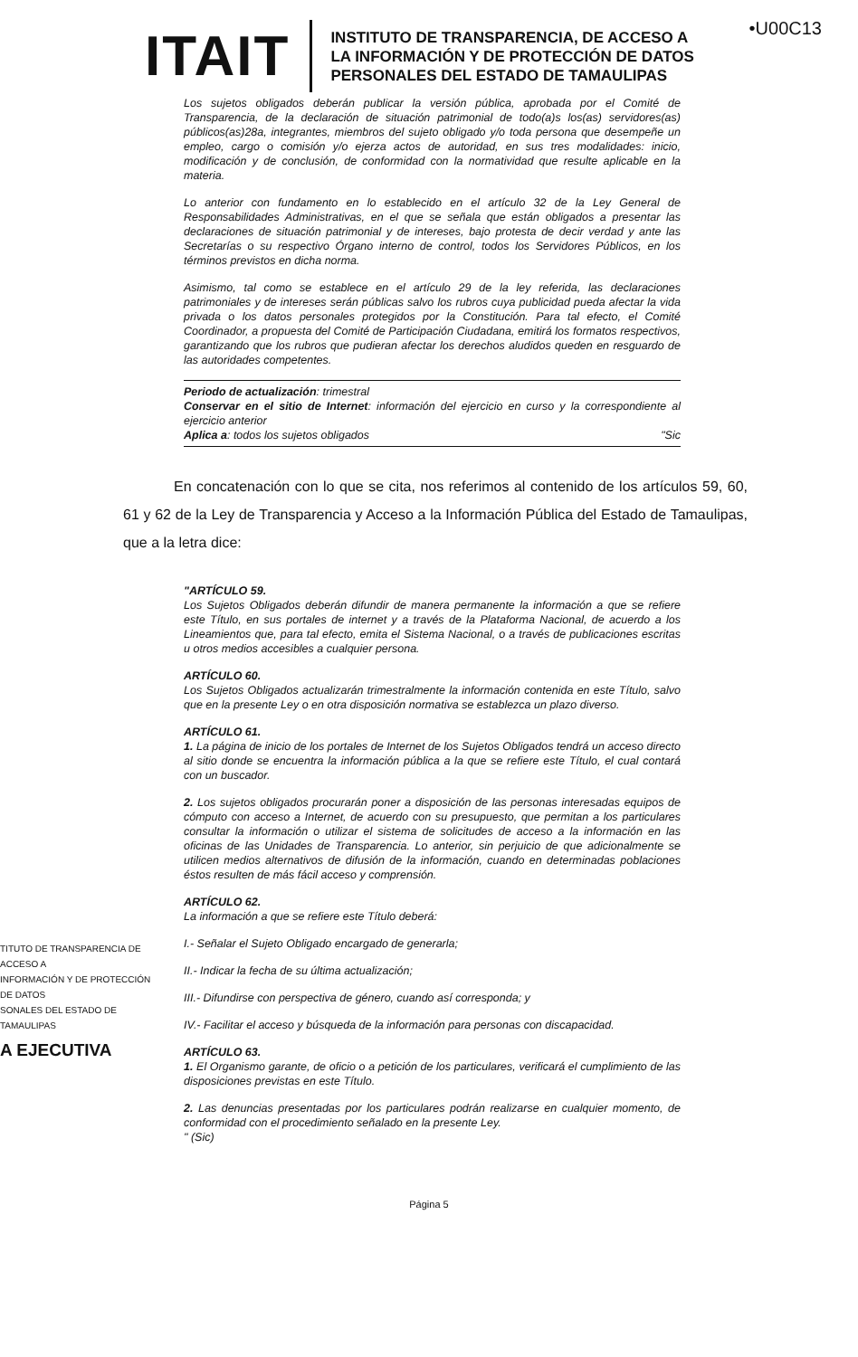•U00C13
ITAIT
INSTITUTO DE TRANSPARENCIA, DE ACCESO A
LA INFORMACIÓN Y DE PROTECCIÓN DE DATOS
PERSONALES DEL ESTADO DE TAMAULIPAS
Los sujetos obligados deberán publicar la versión pública, aprobada por el Comité de Transparencia, de la declaración de situación patrimonial de todo(a)s los(as) servidores(as) públicos(as)28a, integrantes, miembros del sujeto obligado y/o toda persona que desempeñe un empleo, cargo o comisión y/o ejerza actos de autoridad, en sus tres modalidades: inicio, modificación y de conclusión, de conformidad con la normatividad que resulte aplicable en la materia.
Lo anterior con fundamento en lo establecido en el artículo 32 de la Ley General de Responsabilidades Administrativas, en el que se señala que están obligados a presentar las declaraciones de situación patrimonial y de intereses, bajo protesta de decir verdad y ante las Secretarías o su respectivo Órgano interno de control, todos los Servidores Públicos, en los términos previstos en dicha norma.
Asimismo, tal como se establece en el artículo 29 de la ley referida, las declaraciones patrimoniales y de intereses serán públicas salvo los rubros cuya publicidad pueda afectar la vida privada o los datos personales protegidos por la Constitución. Para tal efecto, el Comité Coordinador, a propuesta del Comité de Participación Ciudadana, emitirá los formatos respectivos, garantizando que los rubros que pudieran afectar los derechos aludidos queden en resguardo de las autoridades competentes.
Periodo de actualización: trimestral
Conservar en el sitio de Internet: información del ejercicio en curso y la correspondiente al ejercicio anterior
Aplica a: todos los sujetos obligados "Sic
En concatenación con lo que se cita, nos referimos al contenido de los artículos 59, 60, 61 y 62 de la Ley de Transparencia y Acceso a la Información Pública del Estado de Tamaulipas, que a la letra dice:
TITUTO DE TRANSPARENCIA DE ACCESO A
INFORMACIÓN Y DE PROTECCIÓN DE DATOS
SONALES DEL ESTADO DE TAMAULIPAS
A EJECUTIVA
"ARTÍCULO 59.
Los Sujetos Obligados deberán difundir de manera permanente la información a que se refiere este Título, en sus portales de internet y a través de la Plataforma Nacional, de acuerdo a los Lineamientos que, para tal efecto, emita el Sistema Nacional, o a través de publicaciones escritas u otros medios accesibles a cualquier persona.
ARTÍCULO 60.
Los Sujetos Obligados actualizarán trimestralmente la información contenida en este Título, salvo que en la presente Ley o en otra disposición normativa se establezca un plazo diverso.
ARTÍCULO 61.
1. La página de inicio de los portales de Internet de los Sujetos Obligados tendrá un acceso directo al sitio donde se encuentra la información pública a la que se refiere este Título, el cual contará con un buscador.
2. Los sujetos obligados procurarán poner a disposición de las personas interesadas equipos de cómputo con acceso a Internet, de acuerdo con su presupuesto, que permitan a los particulares consultar la información o utilizar el sistema de solicitudes de acceso a la información en las oficinas de las Unidades de Transparencia. Lo anterior, sin perjuicio de que adicionalmente se utilicen medios alternativos de difusión de la información, cuando en determinadas poblaciones éstos resulten de más fácil acceso y comprensión.
ARTÍCULO 62.
La información a que se refiere este Título deberá:
I.- Señalar el Sujeto Obligado encargado de generarla;
II.- Indicar la fecha de su última actualización;
III.- Difundirse con perspectiva de género, cuando así corresponda; y
IV.- Facilitar el acceso y búsqueda de la información para personas con discapacidad.
ARTÍCULO 63.
1. El Organismo garante, de oficio o a petición de los particulares, verificará el cumplimiento de las disposiciones previstas en este Título.
2. Las denuncias presentadas por los particulares podrán realizarse en cualquier momento, de conformidad con el procedimiento señalado en la presente Ley.
" (Sic)
Página 5